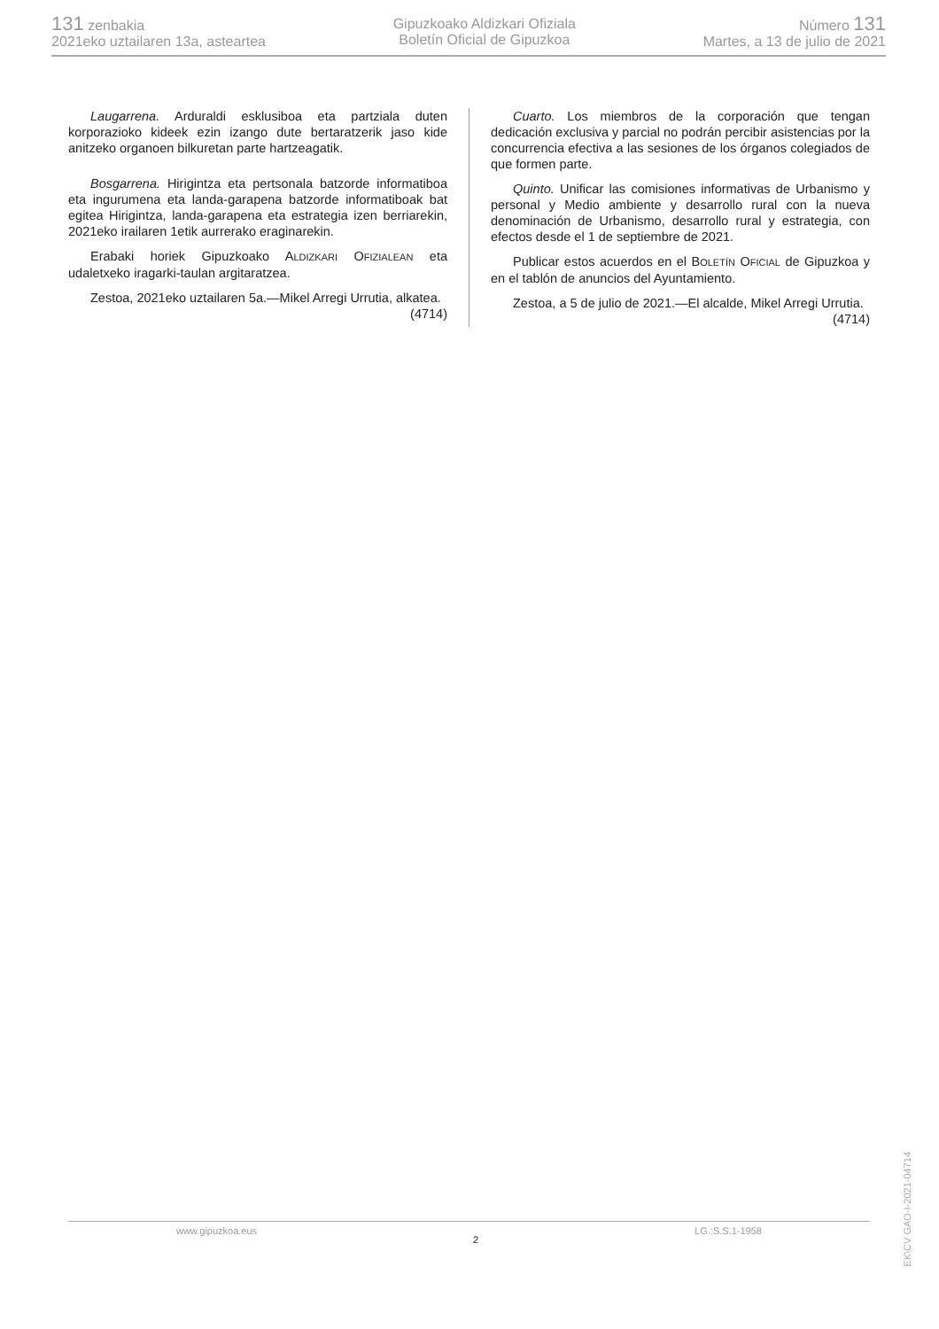131 zenbakia
2021eko uztailaren 13a, asteartea
Gipuzkoako Aldizkari Ofiziala
Boletín Oficial de Gipuzkoa
Número 131
Martes, a 13 de julio de 2021
Laugarrena. Arduraldi esklusiboa eta partziala duten korporazioko kideek ezin izango dute bertaratzerik jaso kide anitzeko organoen bilkuretan parte hartzeagatik.
Bosgarrena. Hirigintza eta pertsonala batzorde informatiboa eta ingurumena eta landa-garapena batzorde informatiboak bat egitea Hirigintza, landa-garapena eta estrategia izen berriarekin, 2021eko irailaren 1etik aurrerako eraginarekin.
Erabaki horiek Gipuzkoako ALDIZKARI OFIZIALEAN eta udaletxeko iragarki-taulan argitaratzea.
Zestoa, 2021eko uztailaren 5a.—Mikel Arregi Urrutia, alkatea.
(4714)
Cuarto. Los miembros de la corporación que tengan dedicación exclusiva y parcial no podrán percibir asistencias por la concurrencia efectiva a las sesiones de los órganos colegiados de que formen parte.
Quinto. Unificar las comisiones informativas de Urbanismo y personal y Medio ambiente y desarrollo rural con la nueva denominación de Urbanismo, desarrollo rural y estrategia, con efectos desde el 1 de septiembre de 2021.
Publicar estos acuerdos en el BOLETÍN OFICIAL de Gipuzkoa y en el tablón de anuncios del Ayuntamiento.
Zestoa, a 5 de julio de 2021.—El alcalde, Mikel Arregi Urrutia.
(4714)
www.gipuzkoa.eus 2 LG.:S.S.1-1958
EK\CV GAO-I-2021-04714